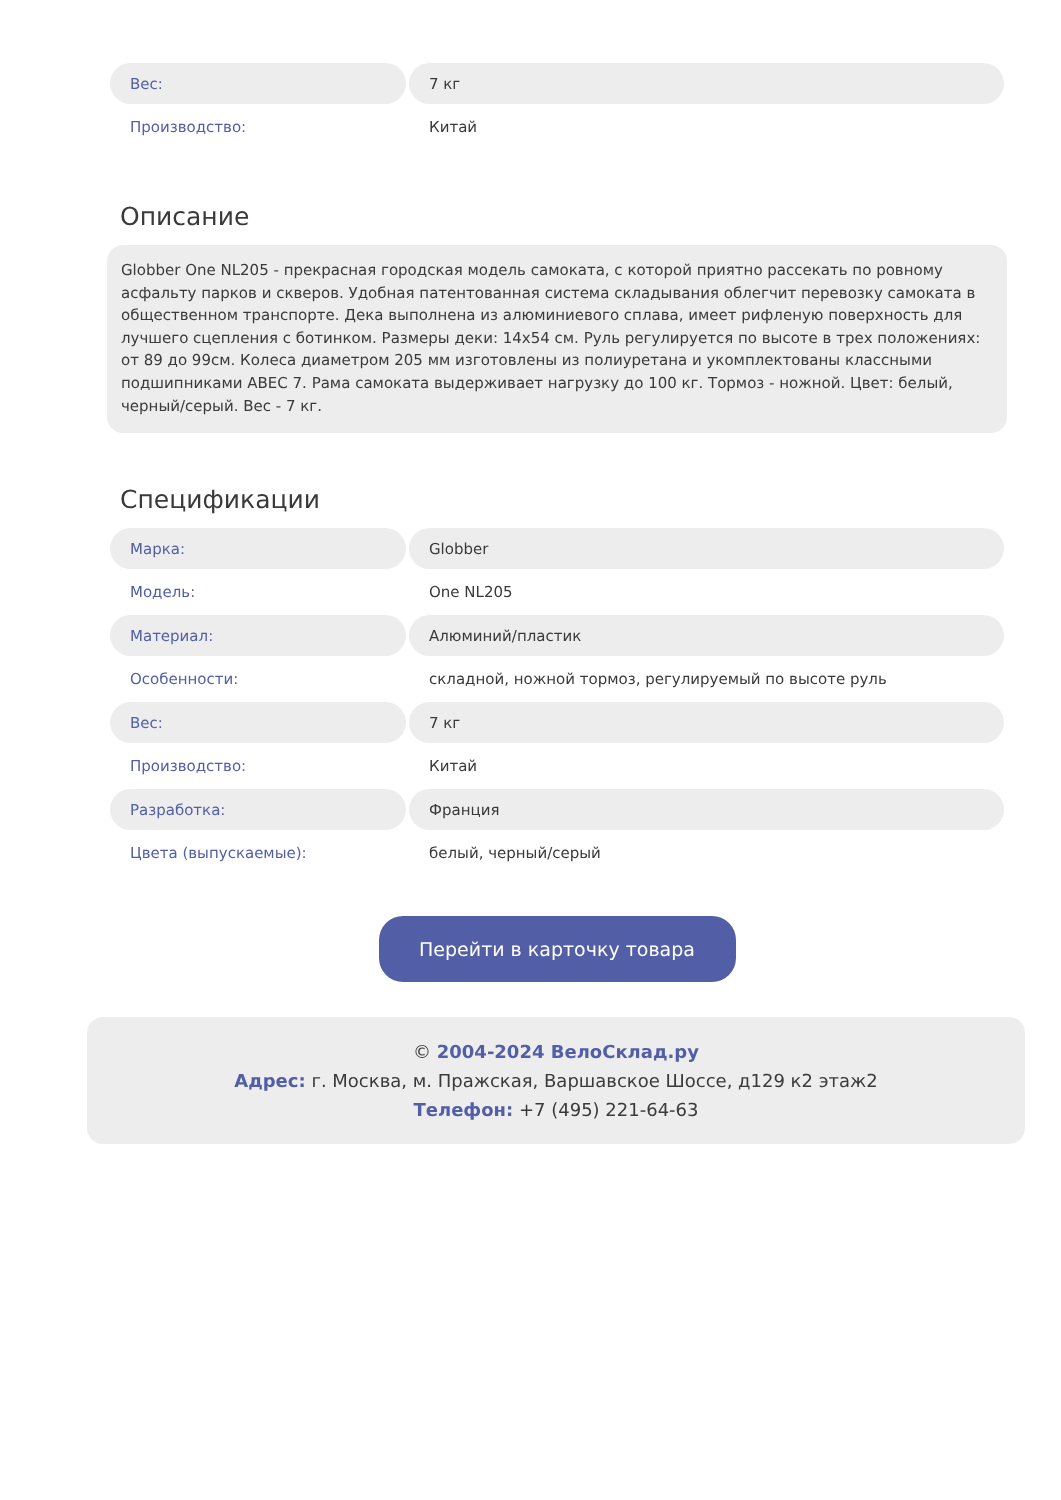| Вес: | 7 кг |
| Производство: | Китай |
Описание
Globber One NL205 - прекрасная городская модель самоката, с которой приятно рассекать по ровному асфальту парков и скверов. Удобная патентованная система складывания облегчит перевозку самоката в общественном транспорте. Дека выполнена из алюминиевого сплава, имеет рифленую поверхность для лучшего сцепления с ботинком. Размеры деки: 14x54 см. Руль регулируется по высоте в трех положениях: от 89 до 99см. Колеса диаметром 205 мм изготовлены из полиуретана и укомплектованы классными подшипниками ABEC 7. Рама самоката выдерживает нагрузку до 100 кг. Тормоз - ножной. Цвет: белый, черный/серый. Вес - 7 кг.
Спецификации
| Марка: | Globber |
| Модель: | One NL205 |
| Материал: | Алюминий/пластик |
| Особенности: | складной, ножной тормоз, регулируемый по высоте руль |
| Вес: | 7 кг |
| Производство: | Китай |
| Разработка: | Франция |
| Цвета (выпускаемые): | белый, черный/серый |
Перейти в карточку товара
© 2004-2024 ВелоСклад.ру
Адрес: г. Москва, м. Пражская, Варшавское Шоссе, д129 к2 этаж2
Телефон: +7 (495) 221-64-63